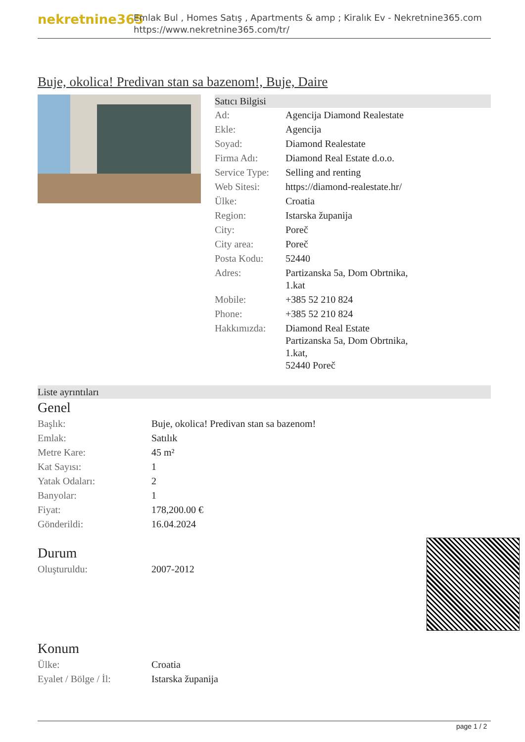nekretnine365
Emlak Bul , Homes Satış , Apartments & amp ; Kiralık Ev - Nekretnine365.com
https://www.nekretnine365.com/tr/
Buje, okolica! Predivan stan sa bazenom!, Buje, Daire
Satıcı Bilgisi
| Ad: | Agencija Diamond Realestate |
| Ekle: | Agencija |
| Soyad: | Diamond Realestate |
| Firma Adı: | Diamond Real Estate d.o.o. |
| Service Type: | Selling and renting |
| Web Sitesi: | https://diamond-realestate.hr/ |
| Ülke: | Croatia |
| Region: | Istarska županija |
| City: | Poreč |
| City area: | Poreč |
| Posta Kodu: | 52440 |
| Adres: | Partizanska 5a, Dom Obrtnika, 1.kat |
| Mobile: | +385 52 210 824 |
| Phone: | +385 52 210 824 |
| Hakkımızda: | Diamond Real Estate Partizanska 5a, Dom Obrtnika, 1.kat, 52440 Poreč |
Liste ayrıntıları
Genel
| Başlık: | Buje, okolica! Predivan stan sa bazenom! |
| Emlak: | Satılık |
| Metre Kare: | 45 m² |
| Kat Sayısı: | 1 |
| Yatak Odaları: | 2 |
| Banyolar: | 1 |
| Fiyat: | 178,200.00 € |
| Gönderildi: | 16.04.2024 |
Durum
| Oluşturuldu: | 2007-2012 |
Konum
| Ülke: | Croatia |
| Eyalet / Bölge / İl: | Istarska županija |
page 1 / 2